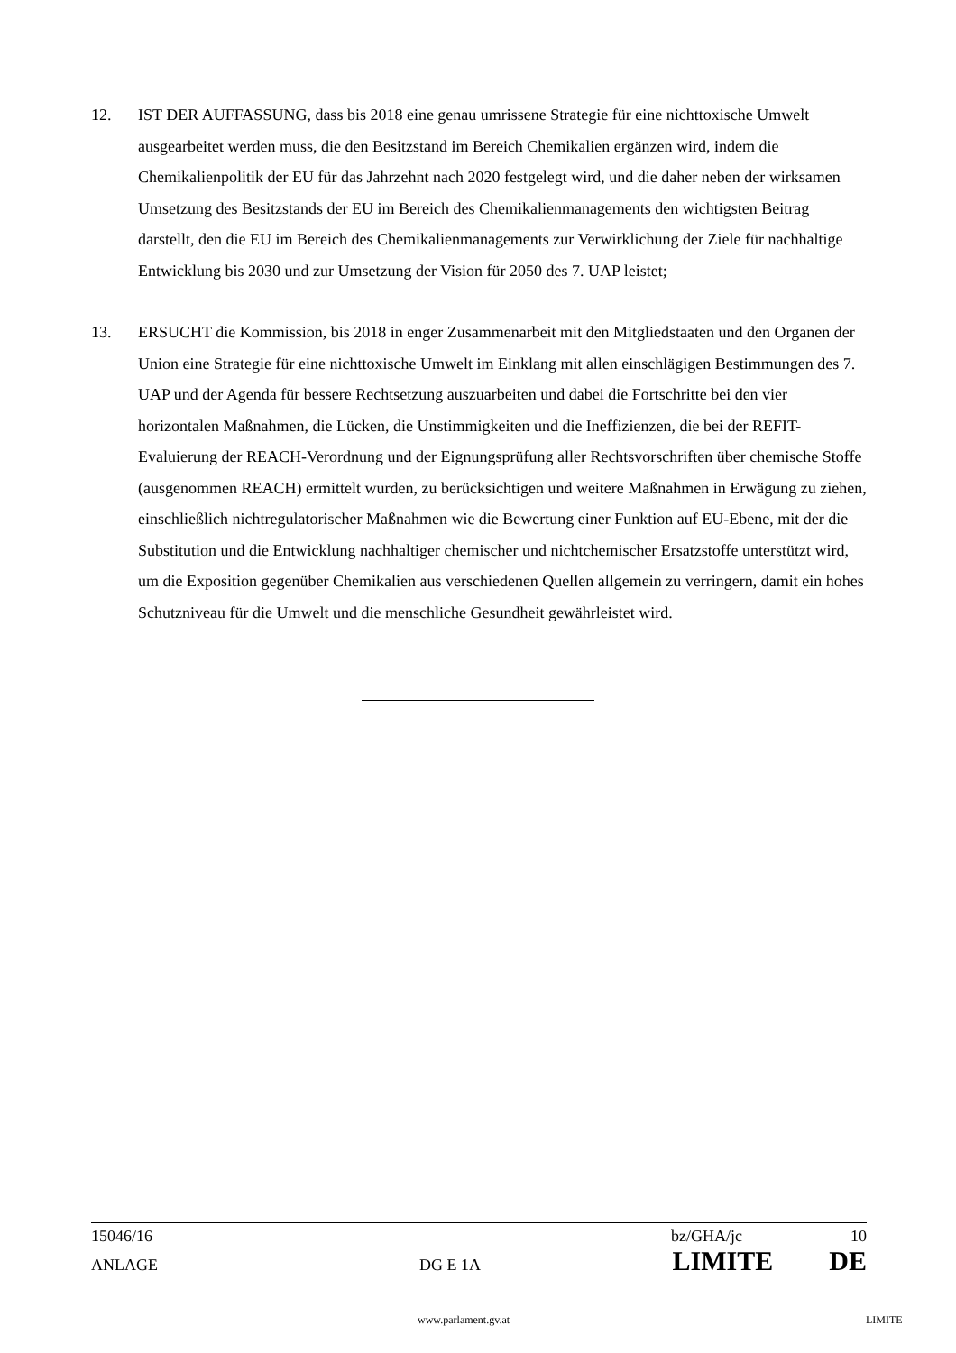12. IST DER AUFFASSUNG, dass bis 2018 eine genau umrissene Strategie für eine nichttoxische Umwelt ausgearbeitet werden muss, die den Besitzstand im Bereich Chemikalien ergänzen wird, indem die Chemikalienpolitik der EU für das Jahrzehnt nach 2020 festgelegt wird, und die daher neben der wirksamen Umsetzung des Besitzstands der EU im Bereich des Chemikalienmanagements den wichtigsten Beitrag darstellt, den die EU im Bereich des Chemikalienmanagements zur Verwirklichung der Ziele für nachhaltige Entwicklung bis 2030 und zur Umsetzung der Vision für 2050 des 7. UAP leistet;
13. ERSUCHT die Kommission, bis 2018 in enger Zusammenarbeit mit den Mitgliedstaaten und den Organen der Union eine Strategie für eine nichttoxische Umwelt im Einklang mit allen einschlägigen Bestimmungen des 7. UAP und der Agenda für bessere Rechtsetzung auszuarbeiten und dabei die Fortschritte bei den vier horizontalen Maßnahmen, die Lücken, die Unstimmigkeiten und die Ineffizienzen, die bei der REFIT-Evaluierung der REACH-Verordnung und der Eignungsprüfung aller Rechtsvorschriften über chemische Stoffe (ausgenommen REACH) ermittelt wurden, zu berücksichtigen und weitere Maßnahmen in Erwägung zu ziehen, einschließlich nichtregulatorischer Maßnahmen wie die Bewertung einer Funktion auf EU-Ebene, mit der die Substitution und die Entwicklung nachhaltiger chemischer und nichtchemischer Ersatzstoffe unterstützt wird, um die Exposition gegenüber Chemikalien aus verschiedenen Quellen allgemein zu verringern, damit ein hohes Schutzniveau für die Umwelt und die menschliche Gesundheit gewährleistet wird.
15046/16 bz/GHA/jc 10
ANLAGE DG E 1A LIMITE DE
www.parlament.gv.at LIMITE